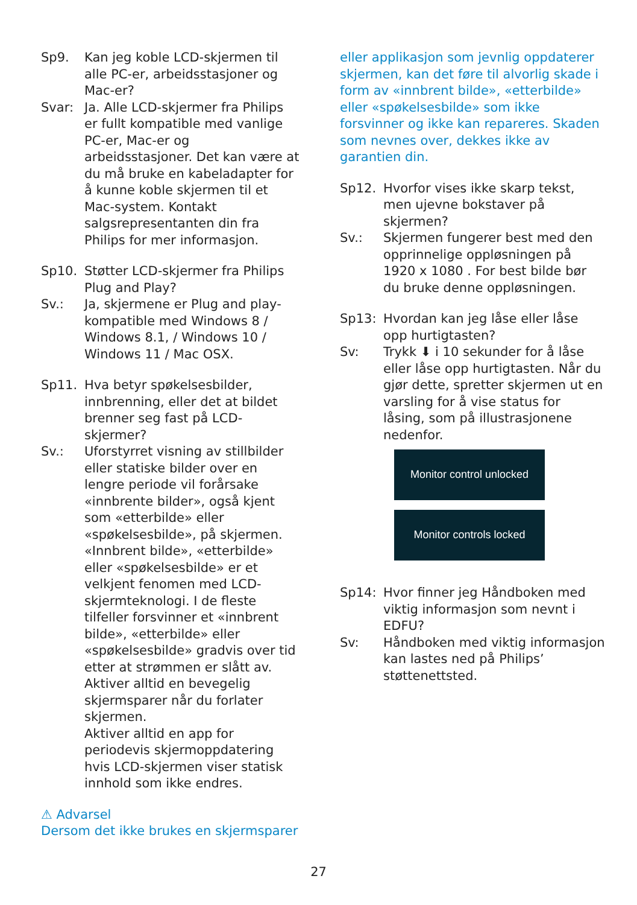Sp9. Kan jeg koble LCD-skjermen til alle PC-er, arbeidsstasjoner og Mac-er?
Svar: Ja. Alle LCD-skjermer fra Philips er fullt kompatible med vanlige PC-er, Mac-er og arbeidsstasjoner. Det kan være at du må bruke en kabeladapter for å kunne koble skjermen til et Mac-system. Kontakt salgsrepresentanten din fra Philips for mer informasjon.
Sp10. Støtter LCD-skjermer fra Philips Plug and Play?
Sv.: Ja, skjermene er Plug and play-kompatible med Windows 8 / Windows 8.1, / Windows 10 / Windows 11 / Mac OSX.
Sp11. Hva betyr spøkelsesbilder, innbrenning, eller det at bildet brenner seg fast på LCD-skjermer?
Sv.: Uforstyrret visning av stillbilder eller statiske bilder over en lengre periode vil forårsake «innbrente bilder», også kjent som «etterbilde» eller «spøkelsesbilde», på skjermen. «Innbrent bilde», «etterbilde» eller «spøkelsesbilde» er et velkjent fenomen med LCD-skjermteknologi. I de fleste tilfeller forsvinner et «innbrent bilde», «etterbilde» eller «spøkelsesbilde» gradvis over tid etter at strømmen er slått av.
Aktiver alltid en bevegelig skjermsparer når du forlater skjermen.
Aktiver alltid en app for periodevis skjermoppdatering hvis LCD-skjermen viser statisk innhold som ikke endres.
⚠ Advarsel
Dersom det ikke brukes en skjermsparer
eller applikasjon som jevnlig oppdaterer skjermen, kan det føre til alvorlig skade i form av «innbrent bilde», «etterbilde» eller «spøkelsesbilde» som ikke forsvinner og ikke kan repareres. Skaden som nevnes over, dekkes ikke av garantien din.
Sp12. Hvorfor vises ikke skarp tekst, men ujevne bokstaver på skjermen?
Sv.: Skjermen fungerer best med den opprinnelige oppløsningen på 1920 x 1080 . For best bilde bør du bruke denne oppløsningen.
Sp13: Hvordan kan jeg låse eller låse opp hurtigtasten?
Sv: Trykk ⬇ i 10 sekunder for å låse eller låse opp hurtigtasten. Når du gjør dette, spretter skjermen ut en varsling for å vise status for låsing, som på illustrasjonene nedenfor.
Monitor control unlocked
Monitor controls locked
Sp14: Hvor finner jeg Håndboken med viktig informasjon som nevnt i EDFU?
Sv: Håndboken med viktig informasjon kan lastes ned på Philips’ støttenettsted.
27